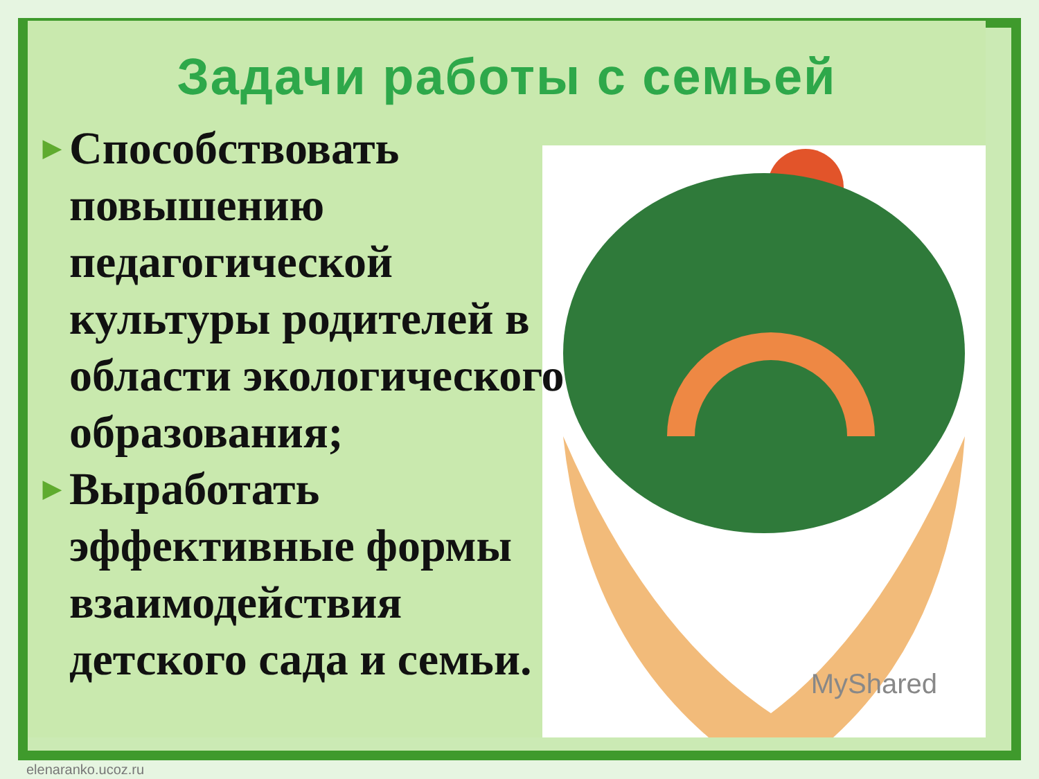Задачи работы с семьей
MyShared
▶ Способствовать повышению педагогической культуры родителей в области экологического образования;
▶ Выработать эффективные формы взаимодействия детского сада и семьи.
elenaranko.ucoz.ru